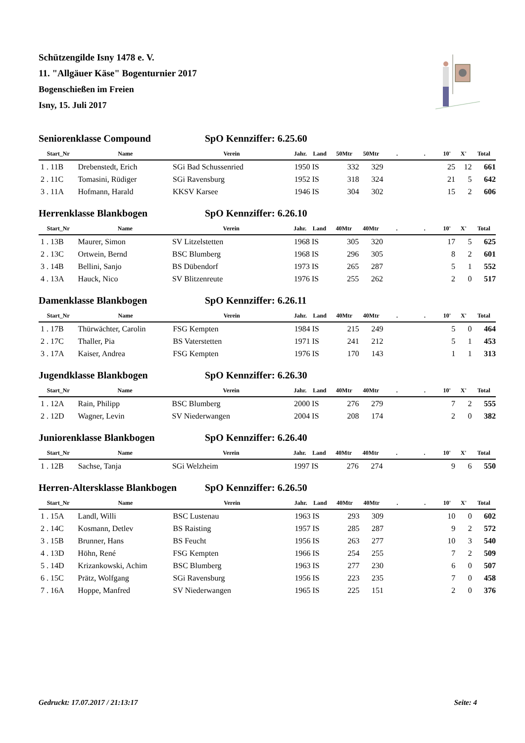Schützengilde Isny 1478 e. V.
11. "Allgäuer Käse" Bogenturnier 2017
Bogenschießen im Freien
Isny, 15. Juli 2017
Seniorenklasse Compound SpO Kennziffer: 6.25.60
| Start_Nr | Name | Verein | Jahr. | Land | 50Mtr | 50Mtr | . | . | 10' | X' | Total |
| --- | --- | --- | --- | --- | --- | --- | --- | --- | --- | --- | --- |
| 1 . 11B | Drebenstedt, Erich | SGi Bad Schussenried | 1950 | IS | 332 | 329 | | | 25 | 12 | 661 |
| 2 . 11C | Tomasini, Rüdiger | SGi Ravensburg | 1952 | IS | 318 | 324 | | | 21 | 5 | 642 |
| 3 . 11A | Hofmann, Harald | KKSV Karsee | 1946 | IS | 304 | 302 | | | 15 | 2 | 606 |
Herrenklasse Blankbogen SpO Kennziffer: 6.26.10
| Start_Nr | Name | Verein | Jahr. | Land | 40Mtr | 40Mtr | . | . | 10' | X' | Total |
| --- | --- | --- | --- | --- | --- | --- | --- | --- | --- | --- | --- |
| 1 . 13B | Maurer, Simon | SV Litzelstetten | 1968 | IS | 305 | 320 | | | 17 | 5 | 625 |
| 2 . 13C | Ortwein, Bernd | BSC Blumberg | 1968 | IS | 296 | 305 | | | 8 | 2 | 601 |
| 3 . 14B | Bellini, Sanjo | BS Dübendorf | 1973 | IS | 265 | 287 | | | 5 | 1 | 552 |
| 4 . 13A | Hauck, Nico | SV Blitzenreute | 1976 | IS | 255 | 262 | | | 2 | 0 | 517 |
Damenklasse Blankbogen SpO Kennziffer: 6.26.11
| Start_Nr | Name | Verein | Jahr. | Land | 40Mtr | 40Mtr | . | . | 10' | X' | Total |
| --- | --- | --- | --- | --- | --- | --- | --- | --- | --- | --- | --- |
| 1 . 17B | Thürwächter, Carolin | FSG Kempten | 1984 | IS | 215 | 249 | | | 5 | 0 | 464 |
| 2 . 17C | Thaller, Pia | BS Vaterstetten | 1971 | IS | 241 | 212 | | | 5 | 1 | 453 |
| 3 . 17A | Kaiser, Andrea | FSG Kempten | 1976 | IS | 170 | 143 | | | 1 | 1 | 313 |
Jugendklasse Blankbogen SpO Kennziffer: 6.26.30
| Start_Nr | Name | Verein | Jahr. | Land | 40Mtr | 40Mtr | . | . | 10' | X' | Total |
| --- | --- | --- | --- | --- | --- | --- | --- | --- | --- | --- | --- |
| 1 . 12A | Rain, Philipp | BSC Blumberg | 2000 | IS | 276 | 279 | | | 7 | 2 | 555 |
| 2 . 12D | Wagner, Levin | SV Niederwangen | 2004 | IS | 208 | 174 | | | 2 | 0 | 382 |
Juniorenklasse Blankbogen SpO Kennziffer: 6.26.40
| Start_Nr | Name | Verein | Jahr. | Land | 40Mtr | 40Mtr | . | . | 10' | X' | Total |
| --- | --- | --- | --- | --- | --- | --- | --- | --- | --- | --- | --- |
| 1 . 12B | Sachse, Tanja | SGi Welzheim | 1997 | IS | 276 | 274 | | | 9 | 6 | 550 |
Herren-Altersklasse Blankbogen SpO Kennziffer: 6.26.50
| Start_Nr | Name | Verein | Jahr. | Land | 40Mtr | 40Mtr | . | . | 10' | X' | Total |
| --- | --- | --- | --- | --- | --- | --- | --- | --- | --- | --- | --- |
| 1 . 15A | Landl, Willi | BSC Lustenau | 1963 | IS | 293 | 309 | | | 10 | 0 | 602 |
| 2 . 14C | Kosmann, Detlev | BS Raisting | 1957 | IS | 285 | 287 | | | 9 | 2 | 572 |
| 3 . 15B | Brunner, Hans | BS Feucht | 1956 | IS | 263 | 277 | | | 10 | 3 | 540 |
| 4 . 13D | Höhn, René | FSG Kempten | 1966 | IS | 254 | 255 | | | 7 | 2 | 509 |
| 5 . 14D | Krizankowski, Achim | BSC Blumberg | 1963 | IS | 277 | 230 | | | 6 | 0 | 507 |
| 6 . 15C | Prätz, Wolfgang | SGi Ravensburg | 1956 | IS | 223 | 235 | | | 7 | 0 | 458 |
| 7 . 16A | Hoppe, Manfred | SV Niederwangen | 1965 | IS | 225 | 151 | | | 2 | 0 | 376 |
Gedruckt: 17.07.2017 / 21:13:17 Seite: 4